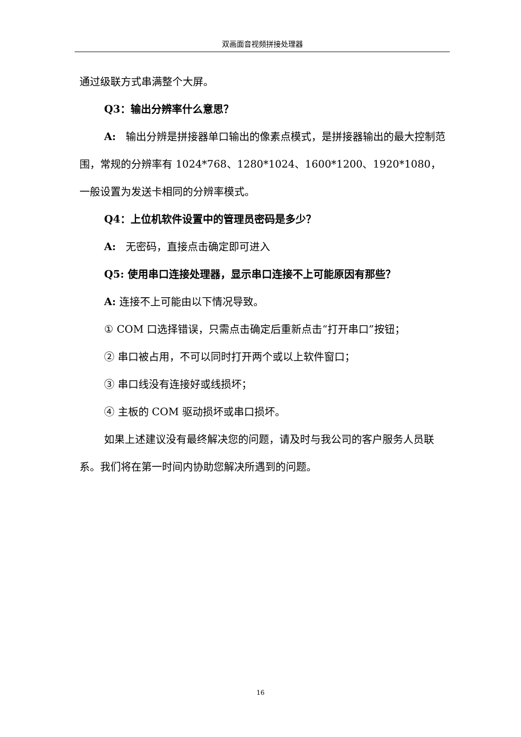双画面音视频拼接处理器
通过级联方式串满整个大屏。
Q3：输出分辨率什么意思？
A: 输出分辨是拼接器单口输出的像素点模式，是拼接器输出的最大控制范围，常规的分辨率有 1024*768、1280*1024、1600*1200、1920*1080，一般设置为发送卡相同的分辨率模式。
Q4：上位机软件设置中的管理员密码是多少？
A: 无密码，直接点击确定即可进入
Q5: 使用串口连接处理器，显示串口连接不上可能原因有那些？
A: 连接不上可能由以下情况导致。
① COM 口选择错误，只需点击确定后重新点击“打开串口”按钮；
② 串口被占用，不可以同时打开两个或以上软件窗口；
③ 串口线没有连接好或线损坏；
④ 主板的 COM 驱动损坏或串口损坏。
如果上述建议没有最终解决您的问题，请及时与我公司的客户服务人员联系。我们将在第一时间内协助您解决所遇到的问题。
16